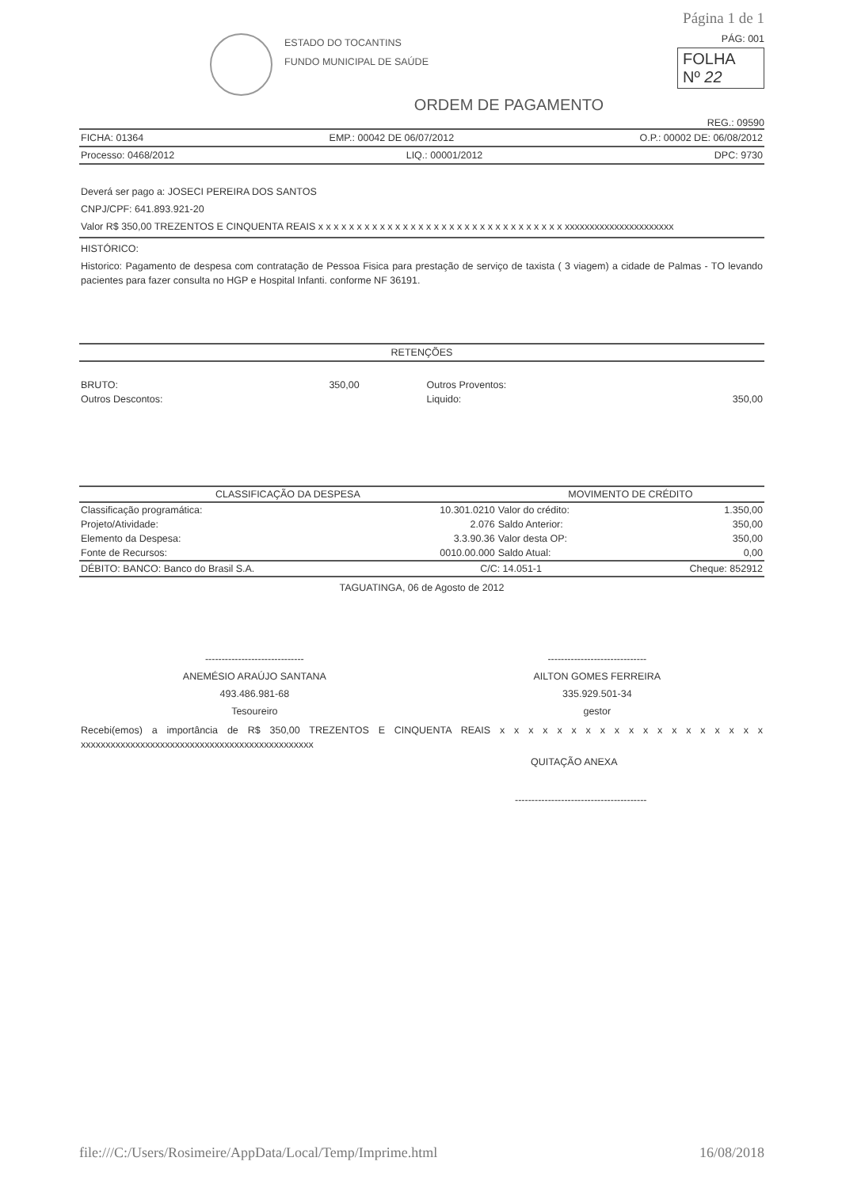Página 1 de 1
ESTADO DO TOCANTINS
FUNDO MUNICIPAL DE SAÚDE
PÁG: 001
FOLHA
Nº 22
ORDEM DE PAGAMENTO
REG.: 09590
FICHA: 01364 EMP.: 00042 DE 06/07/2012 O.P.: 00002 DE: 06/08/2012
Processo: 0468/2012 LIQ.: 00001/2012 DPC: 9730
Deverá ser pago a: JOSECI PEREIRA DOS SANTOS
CNPJ/CPF: 641.893.921-20
Valor R$ 350,00 TREZENTOS E CINQUENTA REAIS x x x x x x x x x x x x x x x x x x x x x x x x x x x x x x x x xxxxxxxxxxxxxxxxxxxxxx
HISTÓRICO:
Historico: Pagamento de despesa com contratação de Pessoa Fisica para prestação de serviço de taxista ( 3 viagem) a cidade de Palmas - TO levando pacientes para fazer consulta no HGP e Hospital Infanti. conforme NF 36191.
RETENÇÕES
| BRUTO: | 350,00 | Outros Proventos: | |
| Outros Descontos: | | Liquido: | 350,00 |
| CLASSIFICAÇÃO DA DESPESA | | MOVIMENTO DE CRÉDITO | |
| --- | --- | --- | --- |
| Classificação programática: | 10.301.0210 | Valor do crédito: | 1.350,00 |
| Projeto/Atividade: | 2.076 | Saldo Anterior: | 350,00 |
| Elemento da Despesa: | 3.3.90.36 | Valor desta OP: | 350,00 |
| Fonte de Recursos: | 0010.00.000 | Saldo Atual: | 0,00 |
| DÉBITO: BANCO: Banco do Brasil S.A. | C/C: 14.051-1 | | Cheque: 852912 |
TAGUATINGA, 06 de Agosto de 2012
------------------------------
ANEMÉSIO ARAÚJO SANTANA
493.486.981-68
Tesoureiro
------------------------------
AILTON GOMES FERREIRA
335.929.501-34
gestor
Recebi(emos) a importância de R$ 350,00 TREZENTOS E CINQUENTA REAIS x x x x x x x x x x x x x x x x x x x xxxxxxxxxxxxxxxxxxxxxxxxxxxxxxxxxxxxxxxxxxxxxxx
QUITAÇÃO ANEXA
----------------------------------------
file:///C:/Users/Rosimeire/AppData/Local/Temp/Imprime.html 16/08/2018